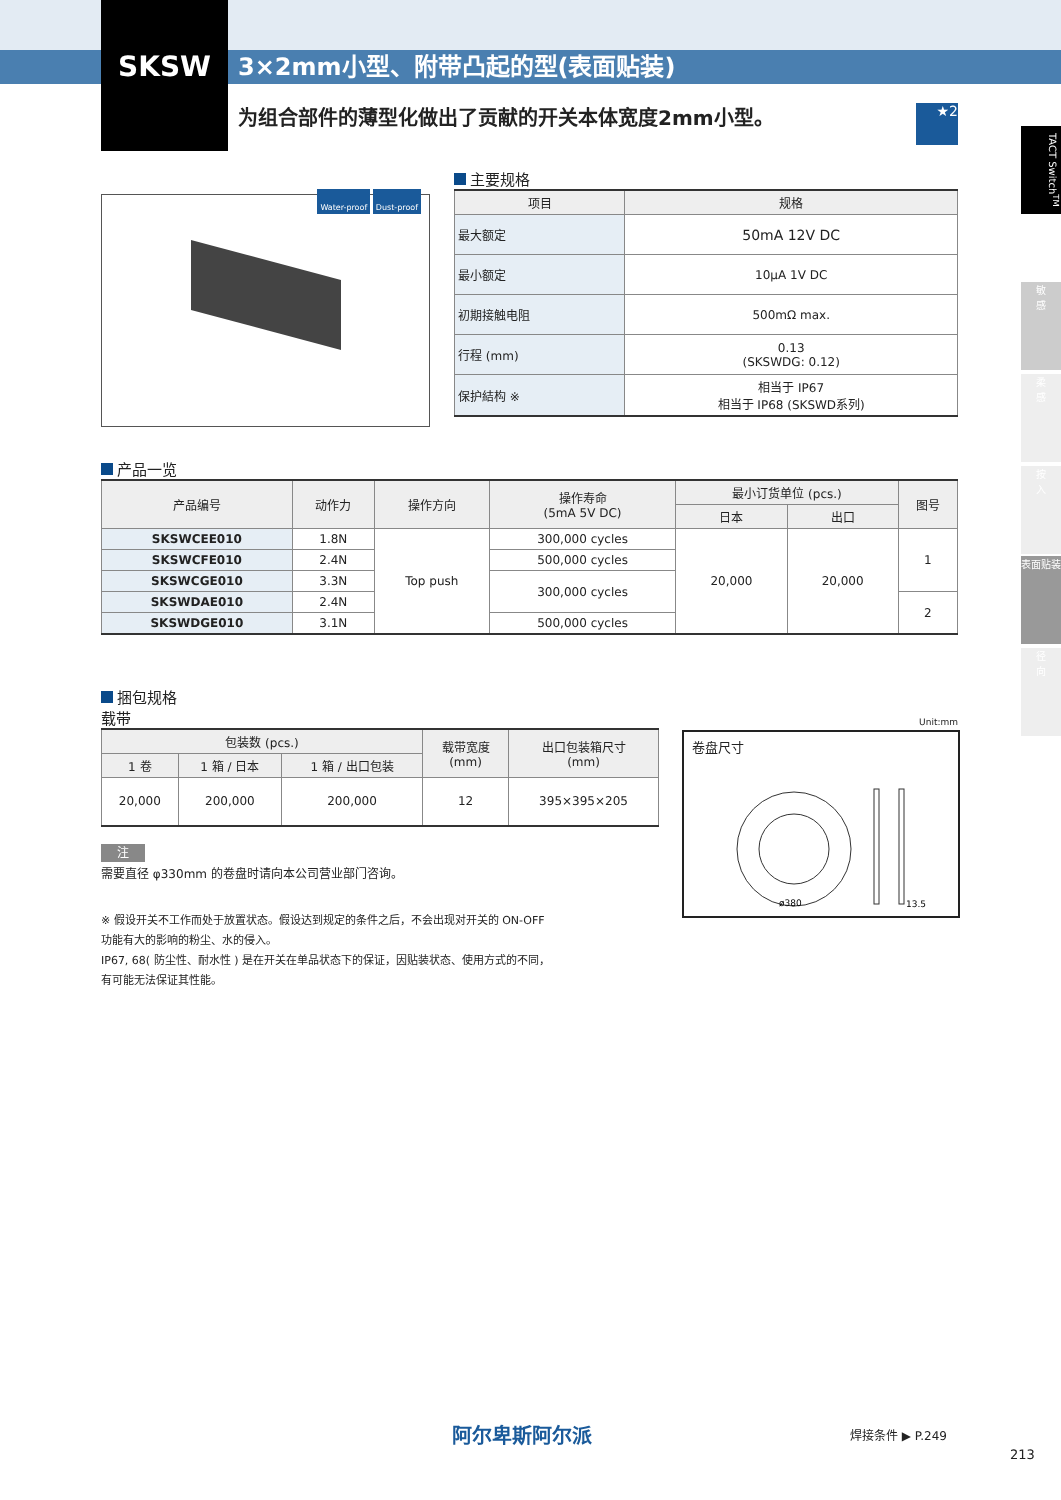SKSW
3×2mm小型、附带凸起的型(表面贴装)
为组合部件的薄型化做出了贡献的开关本体宽度2mm小型。
★2
TACT Switch<sup>TM</sup>
敏
感
柔
感
按
入
表面贴装
径
向
Water-proof Dust-proof
主要规格
| 项目 | 规格 |
| --- | --- |
| 最大额定 | 50mA 12V DC |
| 最小额定 | 10μA 1V DC |
| 初期接触电阻 | 500mΩ max. |
| 行程 (mm) | 0.13 (SKSWDG: 0.12) |
| 保护結构 ※ | 相当于 IP67 相当于 IP68 (SKSWD系列) |
产品一览
| 产品编号 | 动作力 | 操作方向 | 操作寿命 (5mA 5V DC) | 最小订货单位 (pcs.) | | 图号 |
| --- | --- | --- | --- | --- | --- | --- |
| | | | | 日本 | 出口 | |
| SKSWCEE010 | 1.8N | Top push | 300,000 cycles | 20,000 | 20,000 | 1 |
| SKSWCFE010 | 2.4N | | 500,000 cycles | | | |
| SKSWCGE010 | 3.3N | | 300,000 cycles | | | |
| SKSWDAE010 | 2.4N | | | | | 2 |
| SKSWDGE010 | 3.1N | | 500,000 cycles | | | |
捆包规格
载带
| 包装数 (pcs.) | | | 载带宽度 (mm) | 出口包装箱尺寸 (mm) |
| --- | --- | --- | --- | --- |
| 1 卷 | 1 箱 / 日本 | 1 箱 / 出口包装 | | |
| 20,000 | 200,000 | 200,000 | 12 | 395×395×205 |
注
需要直径 φ330mm 的卷盘时请向本公司营业部门咨询。
※ 假设开关不工作而处于放置状态。假设达到规定的条件之后，不会出现对开关的 ON-OFF
功能有大的影响的粉尘、水的侵入。
IP67, 68( 防尘性、耐水性 ) 是在开关在单品状态下的保证，因贴装状态、使用方式的不同，
有可能无法保证其性能。
Unit:mm
卷盘尺寸
ø380
13.5
阿尔卑斯阿尔派 焊接条件 ▶ P.249
213